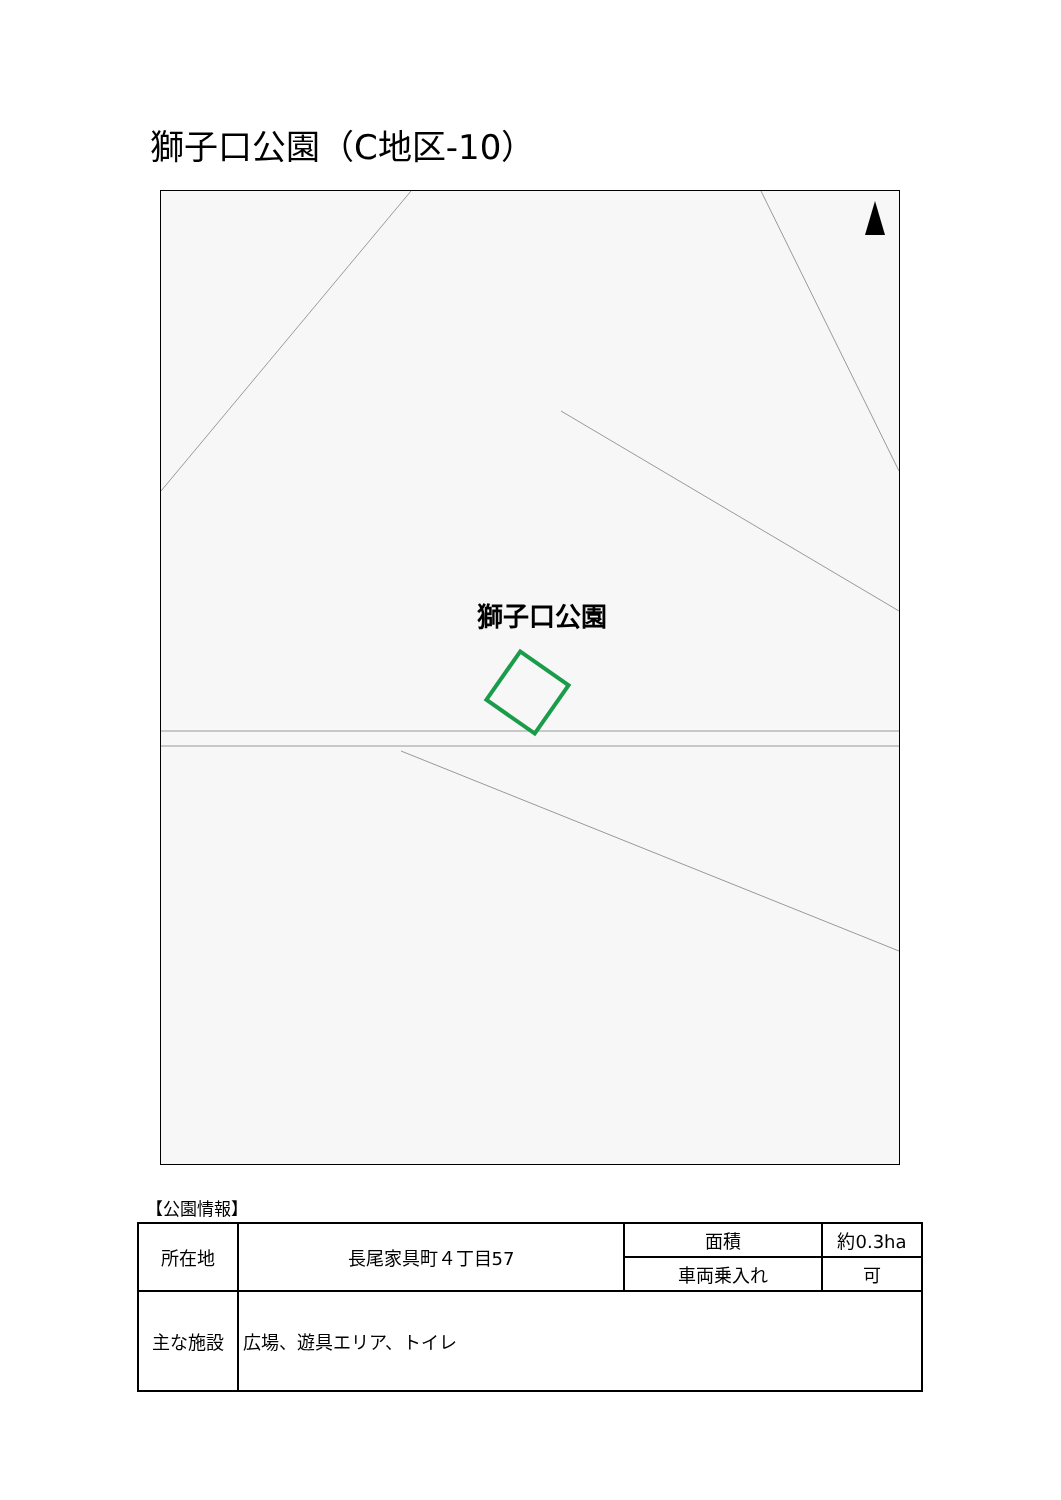獅子口公園（C地区-10）
獅子口公園
【公園情報】
| 所在地 | 長尾家具町４丁目57 | 面積 | 約0.3ha |
| | | 車両乗入れ | 可 |
| 主な施設 | 広場、遊具エリア、トイレ | | |